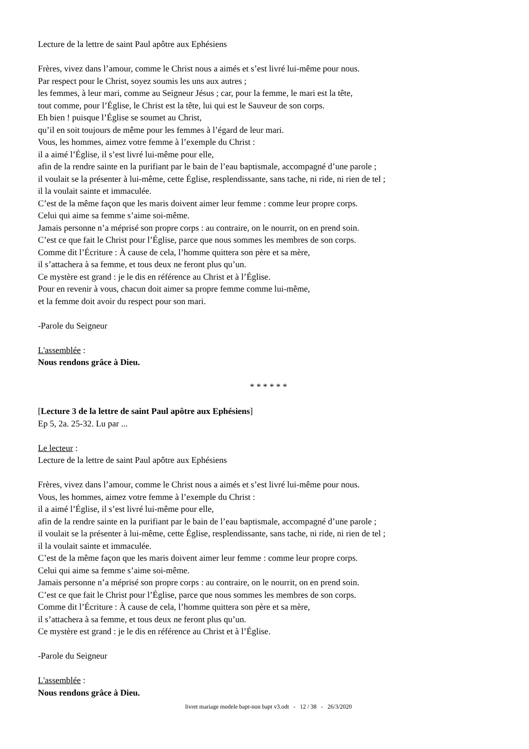Lecture de la lettre de saint Paul apôtre aux Ephésiens
Frères, vivez dans l’amour, comme le Christ nous a aimés et s’est livré lui-même pour nous.
Par respect pour le Christ, soyez soumis les uns aux autres ;
les femmes, à leur mari, comme au Seigneur Jésus ; car, pour la femme, le mari est la tête,
tout comme, pour l’Église, le Christ est la tête, lui qui est le Sauveur de son corps.
Eh bien ! puisque l’Église se soumet au Christ,
qu’il en soit toujours de même pour les femmes à l’égard de leur mari.
Vous, les hommes, aimez votre femme à l’exemple du Christ :
il a aimé l’Église, il s’est livré lui-même pour elle,
afin de la rendre sainte en la purifiant par le bain de l’eau baptismale, accompagné d’une parole ;
il voulait se la présenter à lui-même, cette Église, resplendissante, sans tache, ni ride, ni rien de tel ;
il la voulait sainte et immaculée.
C’est de la même façon que les maris doivent aimer leur femme : comme leur propre corps.
Celui qui aime sa femme s’aime soi-même.
Jamais personne n’a méprisé son propre corps : au contraire, on le nourrit, on en prend soin.
C’est ce que fait le Christ pour l’Église, parce que nous sommes les membres de son corps.
Comme dit l’Écriture : À cause de cela, l’homme quittera son père et sa mère,
il s’attachera à sa femme, et tous deux ne feront plus qu’un.
Ce mystère est grand : je le dis en référence au Christ et à l’Église.
Pour en revenir à vous, chacun doit aimer sa propre femme comme lui-même,
et la femme doit avoir du respect pour son mari.
-Parole du Seigneur
L'assemblée :
Nous rendons grâce à Dieu.
* * * * * *
[Lecture 3 de la lettre de saint Paul apôtre aux Ephésiens]
Ep 5, 2a. 25-32. Lu par ...
Le lecteur :
Lecture de la lettre de saint Paul apôtre aux Ephésiens
Frères, vivez dans l’amour, comme le Christ nous a aimés et s’est livré lui-même pour nous.
Vous, les hommes, aimez votre femme à l’exemple du Christ :
il a aimé l’Église, il s’est livré lui-même pour elle,
afin de la rendre sainte en la purifiant par le bain de l’eau baptismale, accompagné d’une parole ;
il voulait se la présenter à lui-même, cette Église, resplendissante, sans tache, ni ride, ni rien de tel ;
il la voulait sainte et immaculée.
C’est de la même façon que les maris doivent aimer leur femme : comme leur propre corps.
Celui qui aime sa femme s’aime soi-même.
Jamais personne n’a méprisé son propre corps : au contraire, on le nourrit, on en prend soin.
C’est ce que fait le Christ pour l’Église, parce que nous sommes les membres de son corps.
Comme dit l’Écriture : À cause de cela, l’homme quittera son père et sa mère,
il s’attachera à sa femme, et tous deux ne feront plus qu’un.
Ce mystère est grand : je le dis en référence au Christ et à l’Église.
-Parole du Seigneur
L'assemblée :
Nous rendons grâce à Dieu.
livret mariage modele bapt-non bapt v3.odt - 12 / 38 - 26/3/2020